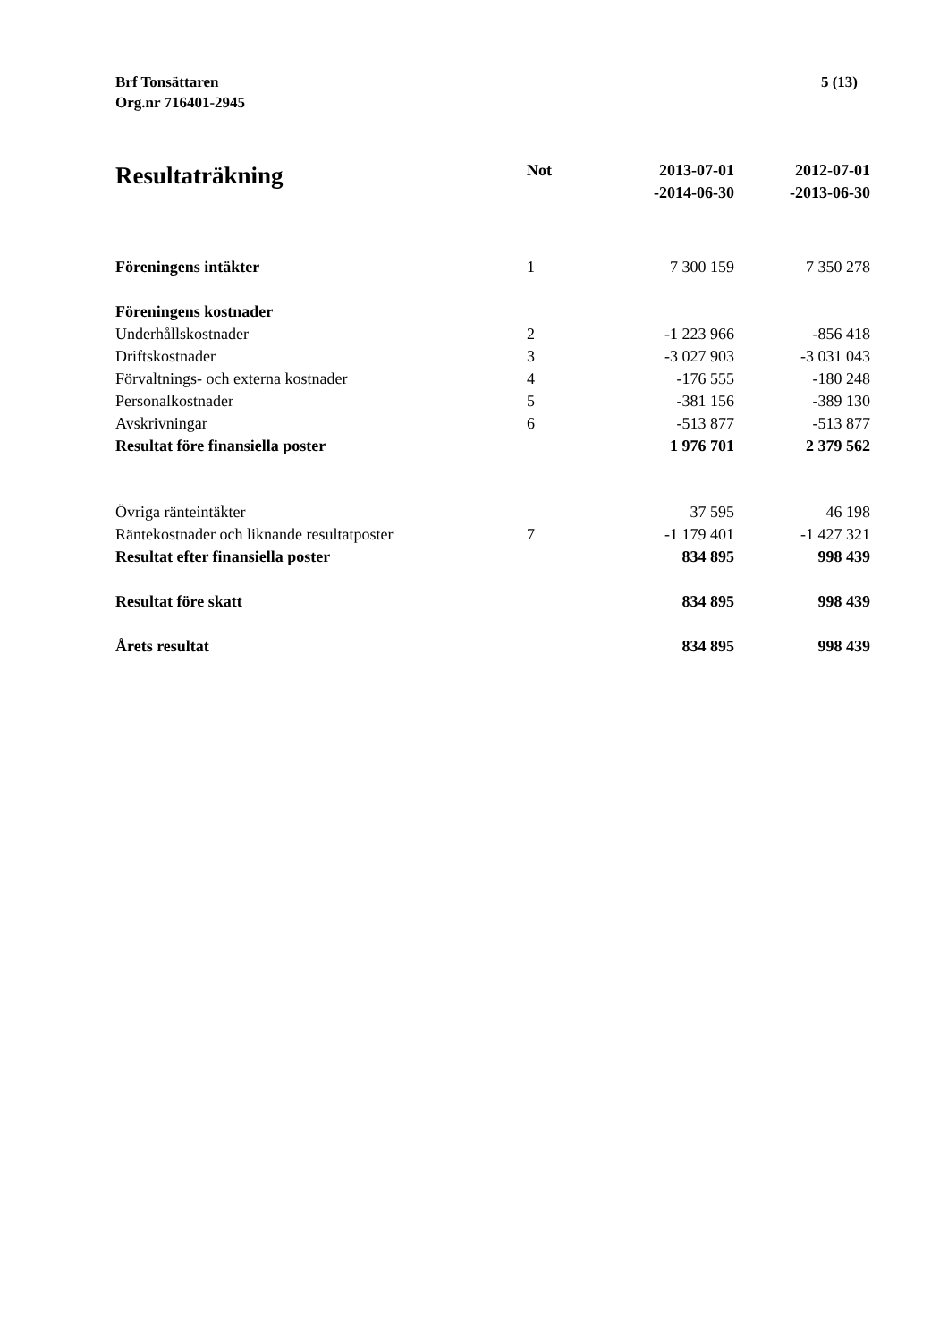Brf Tonsättaren
Org.nr 716401-2945
5 (13)
| Resultaträkning | Not | 2013-07-01 -2014-06-30 | 2012-07-01 -2013-06-30 |
| --- | --- | --- | --- |
| Föreningens intäkter | 1 | 7 300 159 | 7 350 278 |
| Föreningens kostnader | | | |
| Underhållskostnader | 2 | -1 223 966 | -856 418 |
| Driftskostnader | 3 | -3 027 903 | -3 031 043 |
| Förvaltnings- och externa kostnader | 4 | -176 555 | -180 248 |
| Personalkostnader | 5 | -381 156 | -389 130 |
| Avskrivningar | 6 | -513 877 | -513 877 |
| Resultat före finansiella poster | | 1 976 701 | 2 379 562 |
| Övriga ränteintäkter | | 37 595 | 46 198 |
| Räntekostnader och liknande resultatposter | 7 | -1 179 401 | -1 427 321 |
| Resultat efter finansiella poster | | 834 895 | 998 439 |
| Resultat före skatt | | 834 895 | 998 439 |
| Årets resultat | | 834 895 | 998 439 |